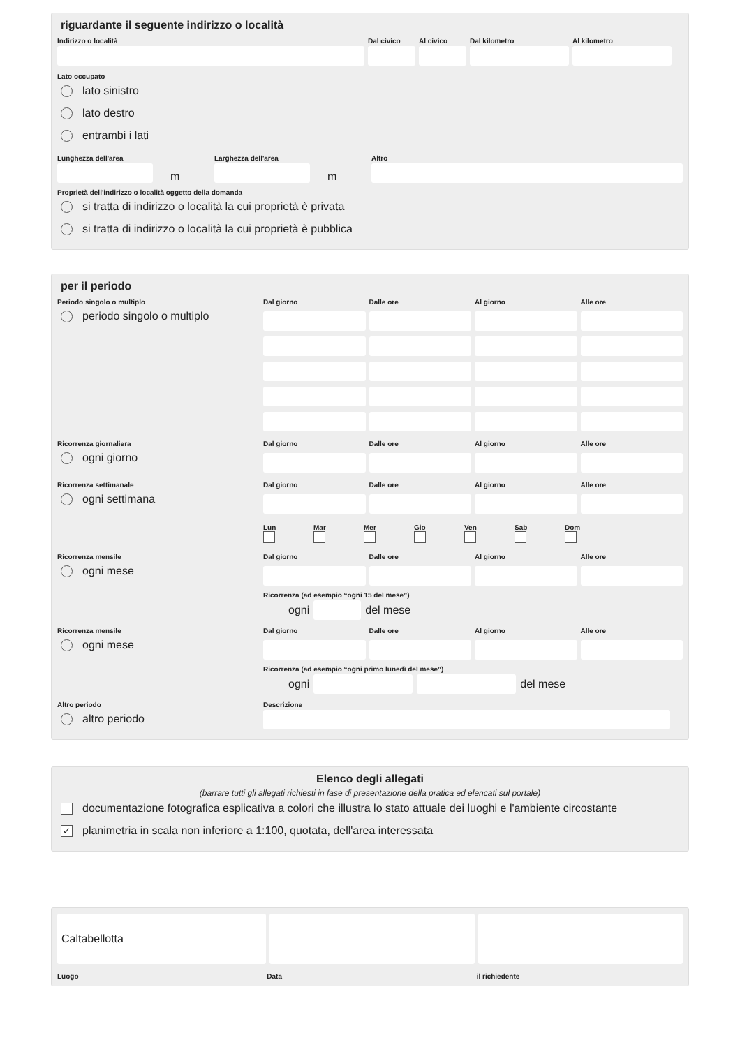riguardante il seguente indirizzo o località
Indirizzo o località Dal civico
Al civico
Dal kilometro Al kilometro
Lato occupato
lato sinistro
lato destro
entrambi i lati
Lunghezza dell'area
m
Larghezza dell'area
m
Altro
Proprietà dell'indirizzo o località oggetto della domanda
si tratta di indirizzo o località la cui proprietà è privata
si tratta di indirizzo o località la cui proprietà è pubblica
per il periodo
Periodo singolo o multiplo
periodo singolo o multiplo
Dal giorno Dalle ore Al giorno Alle ore
Ricorrenza giornaliera
ogni giorno
Dal giorno Dalle ore Al giorno Alle ore
Ricorrenza settimanale
ogni settimana
Dal giorno Dalle ore Al giorno Alle ore
Lun
Mar
Mer
Gio
Ven
Sab
Dom
Ricorrenza mensile
ogni mese
Dal giorno Dalle ore Al giorno Alle ore
Ricorrenza (ad esempio “ogni 15 del mese”)
ogni
del mese
Ricorrenza mensile
ogni mese
Dal giorno Dalle ore Al giorno Alle ore
Ricorrenza (ad esempio “ogni primo lunedì del mese”)
ogni
del mese
Altro periodo
altro periodo
Descrizione
Elenco degli allegati
(barrare tutti gli allegati richiesti in fase di presentazione della pratica ed elencati sul portale)
documentazione fotografica esplicativa a colori che illustra lo stato attuale dei luoghi e l'ambiente circostante
✓ planimetria in scala non inferiore a 1:100, quotata, dell'area interessata
Caltabellotta
Luogo Data il richiedente